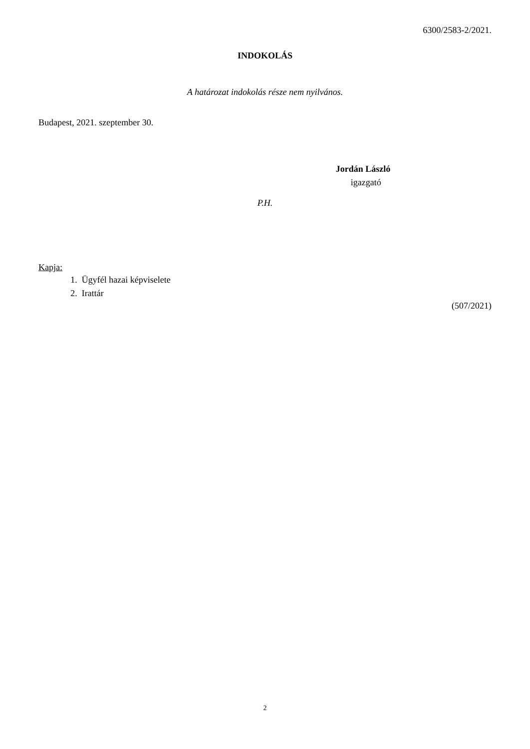6300/2583-2/2021.
INDOKOLÁS
A határozat indokolás része nem nyilvános.
Budapest, 2021. szeptember 30.
Jordán László
igazgató
P.H.
Kapja:
1. Ügyfél hazai képviselete
2. Irattár
(507/2021)
2